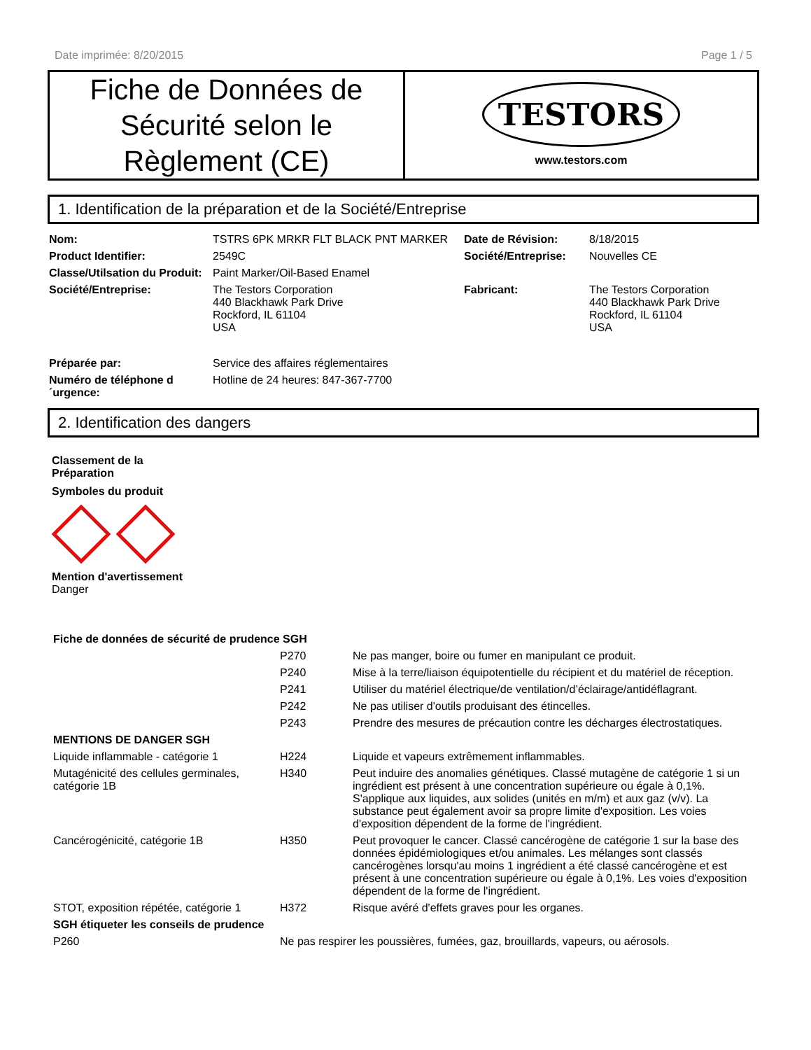Date imprimée: 8/20/2015 Page 1 / 5
Fiche de Données de Sécurité selon le Règlement (CE)
TESTORS
www.testors.com
1. Identification de la préparation et de la Société/Entreprise
| Nom: | TSTRS 6PK MRKR FLT BLACK PNT MARKER | Date de Révision: | 8/18/2015 |
| Product Identifier: | 2549C | Société/Entreprise: | Nouvelles CE |
| Classe/Utilsation du Produit: | Paint Marker/Oil-Based Enamel | | |
| Société/Entreprise: | The Testors Corporation 440 Blackhawk Park Drive Rockford, IL 61104 USA | Fabricant: | The Testors Corporation 440 Blackhawk Park Drive Rockford, IL 61104 USA |
| Préparée par: | Service des affaires réglementaires | | |
| Numéro de téléphone d ´urgence: | Hotline de 24 heures: 847-367-7700 | | |
2. Identification des dangers
Classement de la
Préparation
Symboles du produit
Mention d'avertissement
Danger
| Fiche de données de sécurité de prudence SGH | | |
| | P270 | Ne pas manger, boire ou fumer en manipulant ce produit. |
| | P240 | Mise à la terre/liaison équipotentielle du récipient et du matériel de réception. |
| | P241 | Utiliser du matériel électrique/de ventilation/d’éclairage/antidéflagrant. |
| | P242 | Ne pas utiliser d'outils produisant des étincelles. |
| | P243 | Prendre des mesures de précaution contre les décharges électrostatiques. |
| MENTIONS DE DANGER SGH | | |
| Liquide inflammable - catégorie 1 | H224 | Liquide et vapeurs extrêmement inflammables. |
| Mutagénicité des cellules germinales, catégorie 1B | H340 | Peut induire des anomalies génétiques. Classé mutagène de catégorie 1 si un ingrédient est présent à une concentration supérieure ou égale à 0,1%. S'applique aux liquides, aux solides (unités en m/m) et aux gaz (v/v). La substance peut également avoir sa propre limite d'exposition. Les voies d'exposition dépendent de la forme de l'ingrédient. |
| Cancérogénicité, catégorie 1B | H350 | Peut provoquer le cancer. Classé cancérogène de catégorie 1 sur la base des données épidémiologiques et/ou animales. Les mélanges sont classés cancérogènes lorsqu'au moins 1 ingrédient a été classé cancérogène et est présent à une concentration supérieure ou égale à 0,1%. Les voies d'exposition dépendent de la forme de l'ingrédient. |
| STOT, exposition répétée, catégorie 1 | H372 | Risque avéré d'effets graves pour les organes. |
| SGH étiqueter les conseils de prudence | | |
| P260 | Ne pas respirer les poussières, fumées, gaz, brouillards, vapeurs, ou aérosols. | |